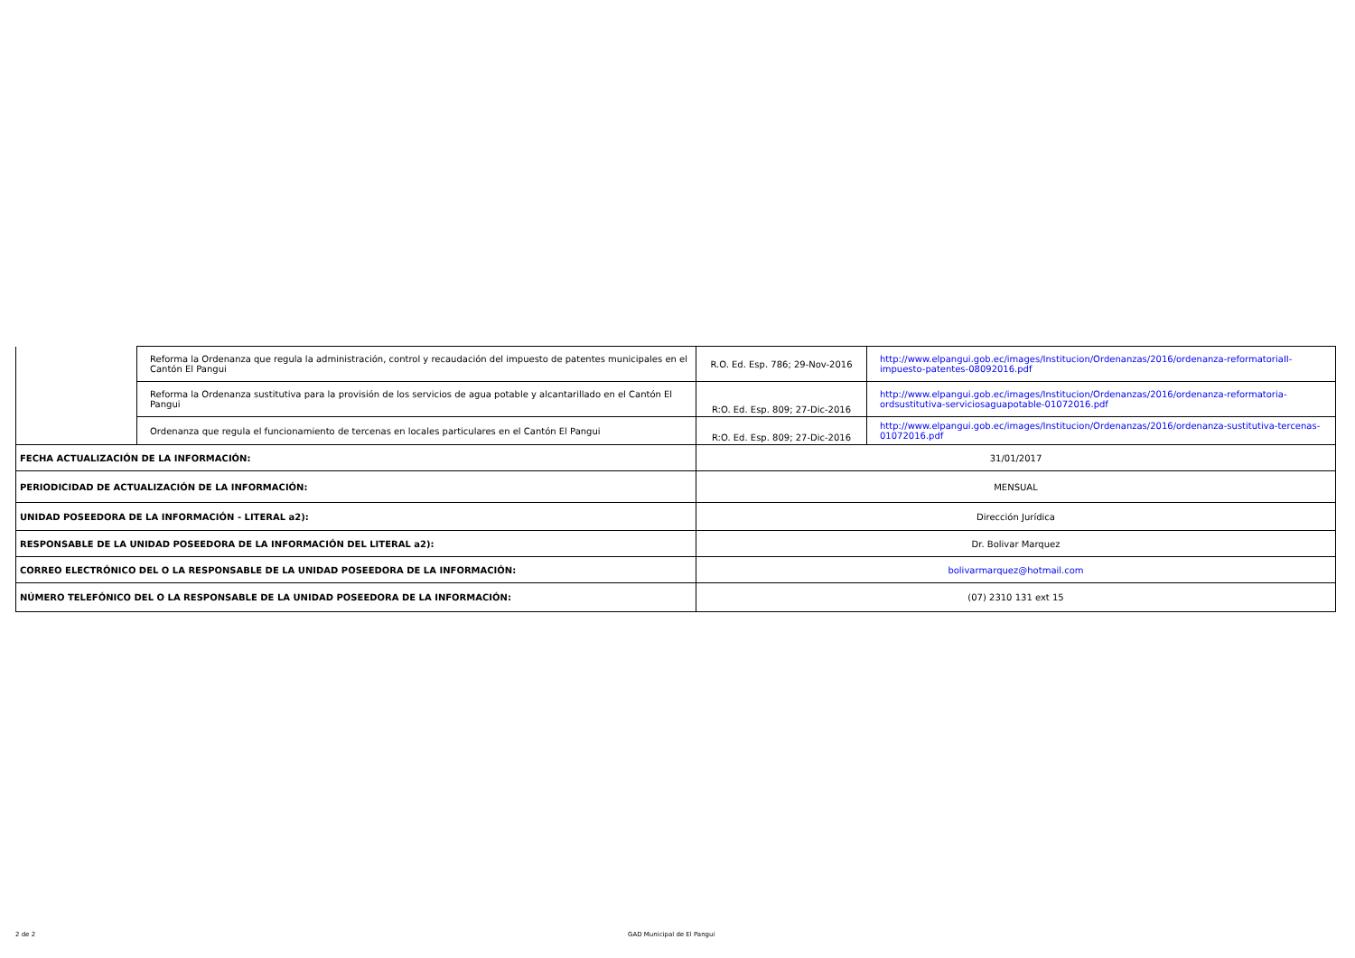| | Reforma la Ordenanza que regula la administración, control y recaudación del impuesto de patentes municipales en el Cantón El Pangui | R.O. Ed. Esp. 786; 29-Nov-2016 | http://www.elpangui.gob.ec/images/Institucion/Ordenanzas/2016/ordenanza-reformatoriaII-impuesto-patentes-08092016.pdf |
| | Reforma la Ordenanza sustitutiva para la provisión de los servicios de agua potable y alcantarillado en el Cantón El Pangui | R:O. Ed. Esp. 809; 27-Dic-2016 | http://www.elpangui.gob.ec/images/Institucion/Ordenanzas/2016/ordenanza-reformatoria-ordsustitutiva-serviciosaguapotable-01072016.pdf |
| | Ordenanza que regula el funcionamiento de tercenas en locales particulares en el Cantón El Pangui | R:O. Ed. Esp. 809; 27-Dic-2016 | http://www.elpangui.gob.ec/images/Institucion/Ordenanzas/2016/ordenanza-sustitutiva-tercenas-01072016.pdf |
| FECHA ACTUALIZACIÓN DE LA INFORMACIÓN: | | 31/01/2017 | |
| PERIODICIDAD DE ACTUALIZACIÓN DE LA INFORMACIÓN: | | MENSUAL | |
| UNIDAD POSEEDORA DE LA INFORMACIÓN - LITERAL a2): | | Dirección Jurídica | |
| RESPONSABLE DE LA UNIDAD POSEEDORA DE LA INFORMACIÓN DEL LITERAL a2): | | Dr. Bolivar Marquez | |
| CORREO ELECTRÓNICO DEL O LA RESPONSABLE DE LA UNIDAD POSEEDORA DE LA INFORMACIÓN: | | bolivarmarquez@hotmail.com | |
| NÚMERO TELEFÓNICO DEL O LA RESPONSABLE DE LA UNIDAD POSEEDORA DE LA INFORMACIÓN: | | (07) 2310 131 ext 15 | |
2 de 2 GAD Municipal de El Pangui